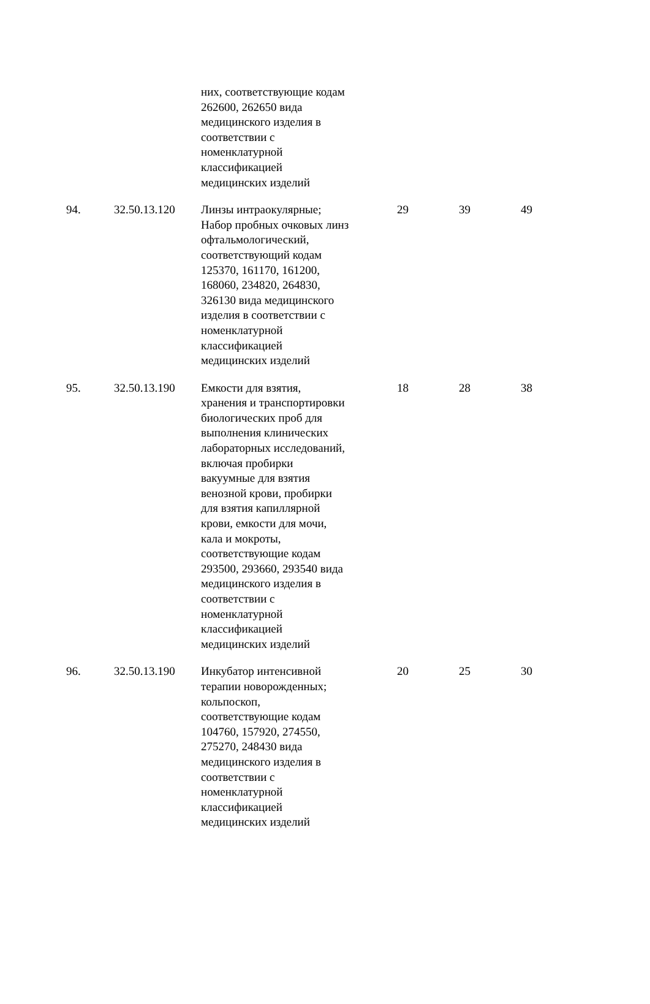| | | них, соответствующие кодам 262600, 262650 вида медицинского изделия в соответствии с номенклатурной классификацией медицинских изделий | | | |
| 94. | 32.50.13.120 | Линзы интраокулярные; Набор пробных очковых линз офтальмологический, соответствующий кодам 125370, 161170, 161200, 168060, 234820, 264830, 326130 вида медицинского изделия в соответствии с номенклатурной классификацией медицинских изделий | 29 | 39 | 49 |
| 95. | 32.50.13.190 | Емкости для взятия, хранения и транспортировки биологических проб для выполнения клинических лабораторных исследований, включая пробирки вакуумные для взятия венозной крови, пробирки для взятия капиллярной крови, емкости для мочи, кала и мокроты, соответствующие кодам 293500, 293660, 293540 вида медицинского изделия в соответствии с номенклатурной классификацией медицинских изделий | 18 | 28 | 38 |
| 96. | 32.50.13.190 | Инкубатор интенсивной терапии новорожденных; кольпоскоп, соответствующие кодам 104760, 157920, 274550, 275270, 248430 вида медицинского изделия в соответствии с номенклатурной классификацией медицинских изделий | 20 | 25 | 30 |